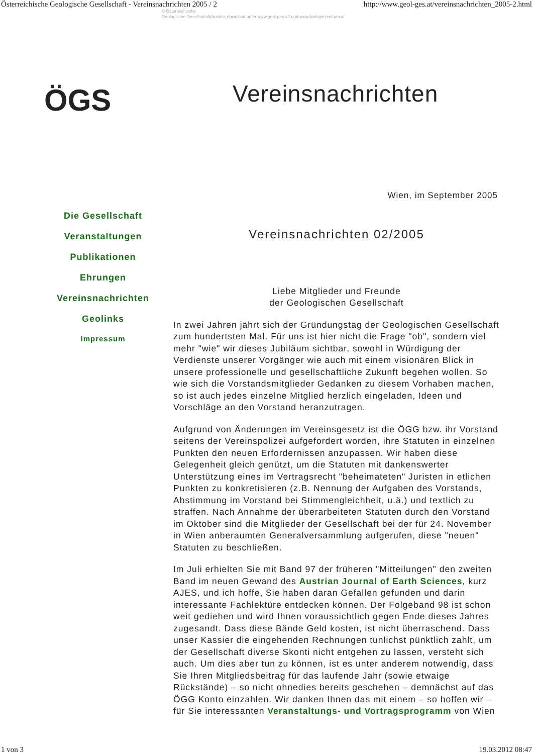Österreichische Geologische Gesellschaft - Vereinsnachrichten 2005 / 2 http://www.geol-ges.at/vereinsnachrichten_2005-2.html
© Österreichische
Geologische Gesellschaft/Austria; download unter www.geol-ges.at/ und www.biologiezentrum.at
ÖGS
Vereinsnachrichten
Wien, im September 2005
Die Gesellschaft
Veranstaltungen
Publikationen
Ehrungen
Vereinsnachrichten
Geolinks
Impressum
Vereinsnachrichten 02/2005
Liebe Mitglieder und Freunde
der Geologischen Gesellschaft
In zwei Jahren jährt sich der Gründungstag der Geologischen Gesellschaft zum hundertsten Mal. Für uns ist hier nicht die Frage "ob", sondern viel mehr "wie" wir dieses Jubiläum sichtbar, sowohl in Würdigung der Verdienste unserer Vorgänger wie auch mit einem visionären Blick in unsere professionelle und gesellschaftliche Zukunft begehen wollen. So wie sich die Vorstandsmitglieder Gedanken zu diesem Vorhaben machen, so ist auch jedes einzelne Mitglied herzlich eingeladen, Ideen und Vorschläge an den Vorstand heranzutragen.
Aufgrund von Änderungen im Vereinsgesetz ist die ÖGG bzw. ihr Vorstand seitens der Vereinspolizei aufgefordert worden, ihre Statuten in einzelnen Punkten den neuen Erfordernissen anzupassen. Wir haben diese Gelegenheit gleich genützt, um die Statuten mit dankenswerter Unterstützung eines im Vertragsrecht "beheimateten" Juristen in etlichen Punkten zu konkretisieren (z.B. Nennung der Aufgaben des Vorstands, Abstimmung im Vorstand bei Stimmengleichheit, u.ä.) und textlich zu straffen. Nach Annahme der überarbeiteten Statuten durch den Vorstand im Oktober sind die Mitglieder der Gesellschaft bei der für 24. November in Wien anberaumten Generalversammlung aufgerufen, diese "neuen" Statuten zu beschließen.
Im Juli erhielten Sie mit Band 97 der früheren "Mitteilungen" den zweiten Band im neuen Gewand des Austrian Journal of Earth Sciences, kurz AJES, und ich hoffe, Sie haben daran Gefallen gefunden und darin interessante Fachlektüre entdecken können. Der Folgeband 98 ist schon weit gediehen und wird Ihnen voraussichtlich gegen Ende dieses Jahres zugesandt. Dass diese Bände Geld kosten, ist nicht überraschend. Dass unser Kassier die eingehenden Rechnungen tunlichst pünktlich zahlt, um der Gesellschaft diverse Skonti nicht entgehen zu lassen, versteht sich auch. Um dies aber tun zu können, ist es unter anderem notwendig, dass Sie Ihren Mitgliedsbeitrag für das laufende Jahr (sowie etwaige Rückstände) – so nicht ohnedies bereits geschehen – demnächst auf das ÖGG Konto einzahlen. Wir danken Ihnen das mit einem – so hoffen wir – für Sie interessanten Veranstaltungs- und Vortragsprogramm von Wien
1 von 3 19.03.2012 08:47